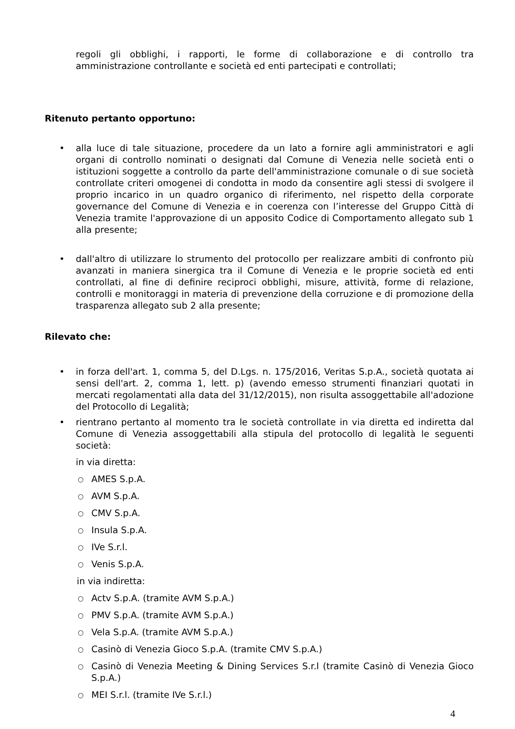regoli gli obblighi, i rapporti, le forme di collaborazione e di controllo tra amministrazione controllante e società ed enti partecipati e controllati;
Ritenuto pertanto opportuno:
• alla luce di tale situazione, procedere da un lato a fornire agli amministratori e agli organi di controllo nominati o designati dal Comune di Venezia nelle società enti o istituzioni soggette a controllo da parte dell'amministrazione comunale o di sue società controllate criteri omogenei di condotta in modo da consentire agli stessi di svolgere il proprio incarico in un quadro organico di riferimento, nel rispetto della corporate governance del Comune di Venezia e in coerenza con l’interesse del Gruppo Città di Venezia tramite l'approvazione di un apposito Codice di Comportamento allegato sub 1 alla presente;
• dall'altro di utilizzare lo strumento del protocollo per realizzare ambiti di confronto più avanzati in maniera sinergica tra il Comune di Venezia e le proprie società ed enti controllati, al fine di definire reciproci obblighi, misure, attività, forme di relazione, controlli e monitoraggi in materia di prevenzione della corruzione e di promozione della trasparenza allegato sub 2 alla presente;
Rilevato che:
• in forza dell'art. 1, comma 5, del D.Lgs. n. 175/2016, Veritas S.p.A., società quotata ai sensi dell'art. 2, comma 1, lett. p) (avendo emesso strumenti finanziari quotati in mercati regolamentati alla data del 31/12/2015), non risulta assoggettabile all'adozione del Protocollo di Legalità;
• rientrano pertanto al momento tra le società controllate in via diretta ed indiretta dal Comune di Venezia assoggettabili alla stipula del protocollo di legalità le seguenti società:
in via diretta:
○
AMES S.p.A.
○
AVM S.p.A.
○
CMV S.p.A.
○
Insula S.p.A.
○
IVe S.r.l.
○
Venis S.p.A.
in via indiretta:
○
Actv S.p.A. (tramite AVM S.p.A.)
○
PMV S.p.A. (tramite AVM S.p.A.)
○
Vela S.p.A. (tramite AVM S.p.A.)
○
Casinò di Venezia Gioco S.p.A. (tramite CMV S.p.A.)
○
Casinò di Venezia Meeting & Dining Services S.r.l (tramite Casinò di Venezia Gioco S.p.A.)
○
MEI S.r.l. (tramite IVe S.r.l.)
4